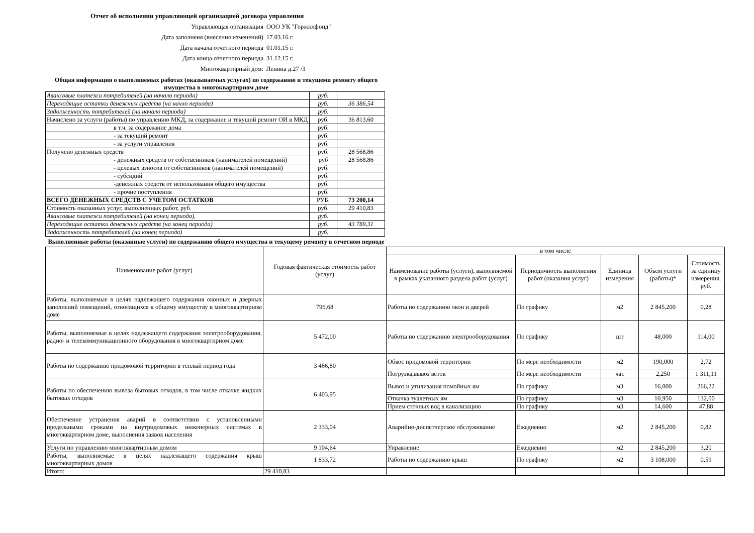Отчет об исполнении управляющей организацией договора управления
| Управляющая организация | ООО УК "Горжилфонд" |
| Дата заполнеия (внесения изменений) | 17.03.16 г. |
| Дата начала отчетного периода | 01.01.15 г. |
| Дата конца отчетного периода | 31.12.15 г. |
| Многоквартирный дом: | Ленина д.27 /3 |
Общая информация о выполняемых работах (оказываемых услугах) по содержанию и текущеми ремонту общего имущества в многоквартирном доме
| Авансовые платежи потребителей (на начало периода) | руб. | |
| Переходящие остатки денежных средств (на начло периода) | руб. | 36 386,54 |
| Задолженность потребителей (на начало периода) | руб. | |
| Начислено за услуги (работы) по управлению МКД, за содержание и текущий ремонт ОИ в МКД | руб. | 36 813,60 |
| в т.ч. за содержание дома | руб. | |
| - за текущий ремонт | руб. | |
| - за услуги управления | руб. | |
| Получено денежных средств | руб. | 28 568,86 |
| - денежных средств от собственников (нанимателей помещений) | руб | 28 568,86 |
| - целевых взносов от собственников (нанимателей помещений) | руб. | |
| - субсидий | руб. | |
| -денежных средств от использования общего имущества | руб. | |
| - прочие поступления | руб. | |
| ВСЕГО ДЕНЕЖНЫХ СРЕДСТВ С УЧЕТОМ ОСТАТКОВ | РУБ. | 73 200,14 |
| Стоимость оказанных услуг, выполненных работ, руб. | руб. | 29 410,83 |
| Авансовые платежи потребителей (на конец периода), | руб. | |
| Переходящие остатки денежных средств (на конец периода) | руб. | 43 789,31 |
| Задолженность потребителей (на конец периода) | руб. | |
Выполненные работы (оказанные услуги) по содержанию общего имущества и текущему ремонту в отчетном периоде
| Наименование работ (услуг) | Годовая фактическая стоимость работ (услуг) | в том числе | | | | |
| --- | --- | --- | --- | --- | --- | --- |
| | | Наименование работы (услуги), выполняемой в рамках указанного раздела работ (услуг) | Периодичность выполнения работ (оказания услуг) | Единица измерения | Объем услуги (работы)* | Стоимость за единицу измерения, руб. |
| Работы, выполняемые в целях надлежащего содержания оконных и дверных заполнений помещений, относящихся к общему имуществу в многоквартирном доме | 796,68 | Работы по содержанию окон и дверей | По графику | м2 | 2 845,200 | 0,28 |
| Работы, выполняемые в целях надлежащего содержания электрооборудования, радио- и телекоммуникационного оборудования в многоквартирном доме | 5 472,00 | Работы по содержанию электрооборудования | По графику | шт | 48,000 | 114,00 |
| Работы по содержанию придомовой территории в теплый период года | 3 466,80 | Обкос придомовой территории | По мере необходимости | м2 | 190,000 | 2,72 |
| | | Погрузка,вывоз веток | По мере необходимости | час | 2,250 | 1 311,11 |
| Работы по обеспечению вывоза бытовых отходов, в том числе откачке жидких бытовых отходов | 6 403,95 | Вывоз и утилизация помойных ям | По графику | м3 | 16,000 | 266,22 |
| | | Откачка туалетных ям | По графику | м3 | 10,950 | 132,00 |
| | | Прием сточных вод в канализацию | По графику | м3 | 14,600 | 47,88 |
| Обеспечение устранения аварий в соответствии с установленными предельными сроками на внутридомовых инженерных системах в многоквартирном доме, выполнения заявок населения | 2 333,04 | Аварийно-диспетчерское обслуживание | Ежедневно | м2 | 2 845,200 | 0,82 |
| Услуги по управлению многоквартирным домом | 9 104,64 | Управление | Ежедневно | м2 | 2 845,200 | 3,20 |
| Работы, выполняемые в целях надлежащего содержания крыш многоквартирных домов | 1 833,72 | Работы по содержанию крыш | По графику | м2 | 3 108,000 | 0,59 |
| Итого: | 29 410,83 | | | | | |